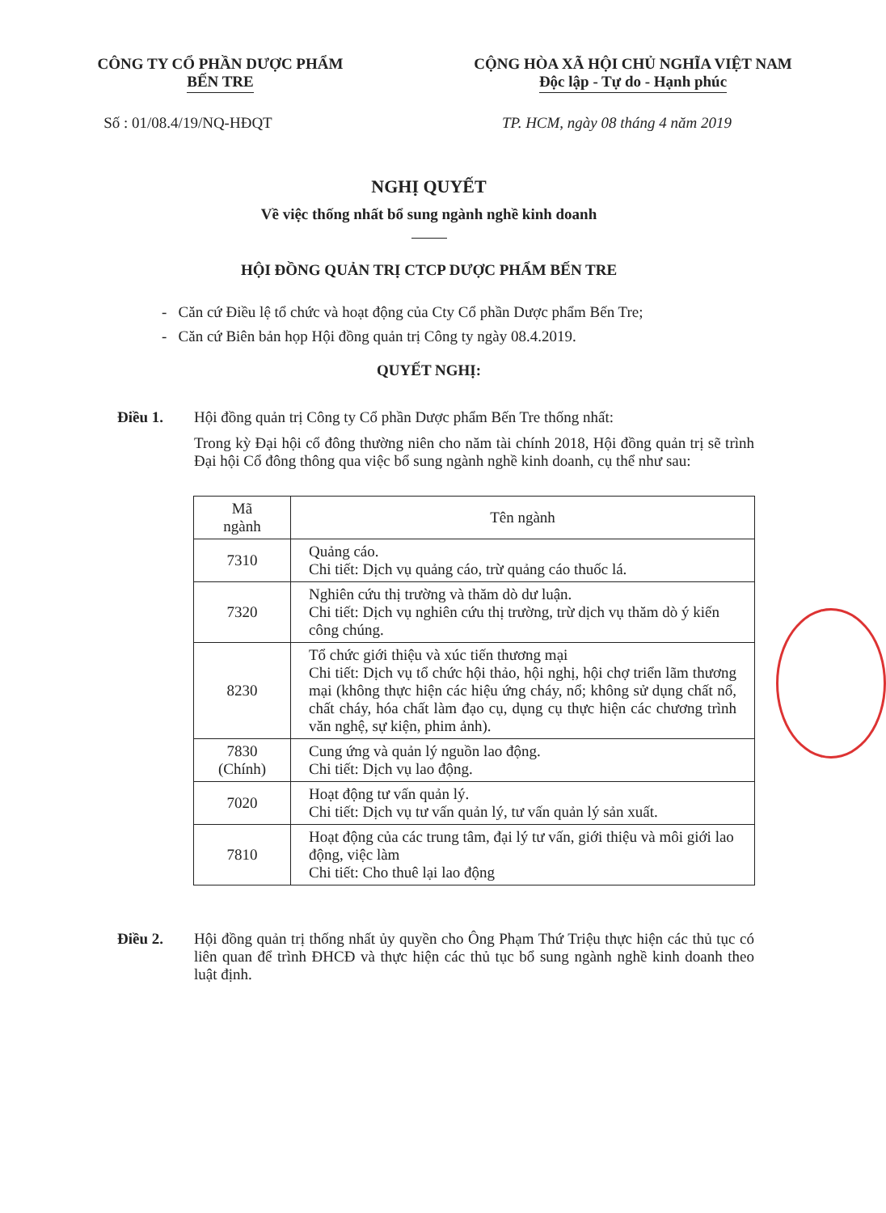CÔNG TY CỔ PHẦN DƯỢC PHẨM
BẾN TRE
CỘNG HÒA XÃ HỘI CHỦ NGHĨA VIỆT NAM
Độc lập - Tự do - Hạnh phúc
Số : 01/08.4/19/NQ-HĐQT TP. HCM, ngày 08 tháng 4 năm 2019
NGHỊ QUYẾT
Về việc thống nhất bổ sung ngành nghề kinh doanh
HỘI ĐỒNG QUẢN TRỊ CTCP DƯỢC PHẨM BẾN TRE
- Căn cứ Điều lệ tổ chức và hoạt động của Cty Cổ phần Dược phẩm Bến Tre;
- Căn cứ Biên bản họp Hội đồng quản trị Công ty ngày 08.4.2019.
QUYẾT NGHỊ:
Điều 1. Hội đồng quản trị Công ty Cổ phần Dược phẩm Bến Tre thống nhất:
Trong kỳ Đại hội cổ đông thường niên cho năm tài chính 2018, Hội đồng quản trị sẽ trình Đại hội Cổ đông thông qua việc bổ sung ngành nghề kinh doanh, cụ thể như sau:
| Mã ngành | Tên ngành |
| --- | --- |
| 7310 | Quảng cáo. Chi tiết: Dịch vụ quảng cáo, trừ quảng cáo thuốc lá. |
| 7320 | Nghiên cứu thị trường và thăm dò dư luận. Chi tiết: Dịch vụ nghiên cứu thị trường, trừ dịch vụ thăm dò ý kiến công chúng. |
| 8230 | Tổ chức giới thiệu và xúc tiến thương mại Chi tiết: Dịch vụ tổ chức hội thảo, hội nghị, hội chợ triển lãm thương mại (không thực hiện các hiệu ứng cháy, nổ; không sử dụng chất nổ, chất cháy, hóa chất làm đạo cụ, dụng cụ thực hiện các chương trình văn nghệ, sự kiện, phim ảnh). |
| 7830 (Chính) | Cung ứng và quản lý nguồn lao động. Chi tiết: Dịch vụ lao động. |
| 7020 | Hoạt động tư vấn quản lý. Chi tiết: Dịch vụ tư vấn quản lý, tư vấn quản lý sản xuất. |
| 7810 | Hoạt động của các trung tâm, đại lý tư vấn, giới thiệu và môi giới lao động, việc làm Chi tiết: Cho thuê lại lao động |
Điều 2. Hội đồng quản trị thống nhất ủy quyền cho Ông Phạm Thứ Triệu thực hiện các thủ tục có liên quan để trình ĐHCĐ và thực hiện các thủ tục bổ sung ngành nghề kinh doanh theo luật định.